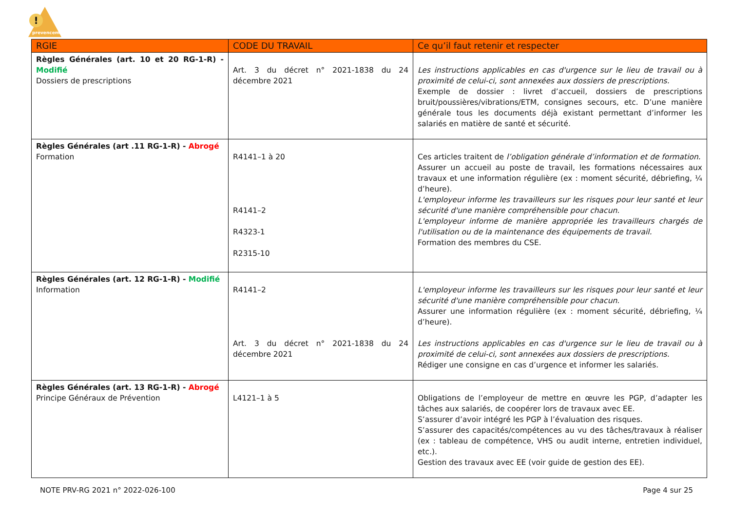!
prevencem
| RGIE | CODE DU TRAVAIL | Ce qu’il faut retenir et respecter |
| --- | --- | --- |
| Règles Générales (art. 10 et 20 RG-1-R) - Modifié Dossiers de prescriptions | Art. 3 du décret n° 2021-1838 du 24 décembre 2021 | Les instructions applicables en cas d'urgence sur le lieu de travail ou à proximité de celui-ci, sont annexées aux dossiers de prescriptions. Exemple de dossier : livret d’accueil, dossiers de prescriptions bruit/poussières/vibrations/ETM, consignes secours, etc. D’une manière générale tous les documents déjà existant permettant d’informer les salariés en matière de santé et sécurité. |
| Règles Générales (art .11 RG-1-R) - Abrogé Formation | R4141–1 à 20 R4141–2 R4323-1 R2315-10 | Ces articles traitent de l’obligation générale d’information et de formation. Assurer un accueil au poste de travail, les formations nécessaires aux travaux et une information régulière (ex : moment sécurité, débriefing, ¼ d’heure). L'employeur informe les travailleurs sur les risques pour leur santé et leur sécurité d'une manière compréhensible pour chacun. L'employeur informe de manière appropriée les travailleurs chargés de l'utilisation ou de la maintenance des équipements de travail. Formation des membres du CSE. |
| Règles Générales (art. 12 RG-1-R) - Modifié Information | R4141–2 Art. 3 du décret n° 2021-1838 du 24 décembre 2021 | L'employeur informe les travailleurs sur les risques pour leur santé et leur sécurité d'une manière compréhensible pour chacun. Assurer une information régulière (ex : moment sécurité, débriefing, ¼ d’heure). Les instructions applicables en cas d'urgence sur le lieu de travail ou à proximité de celui-ci, sont annexées aux dossiers de prescriptions. Rédiger une consigne en cas d’urgence et informer les salariés. |
| Règles Générales (art. 13 RG-1-R) - Abrogé Principe Généraux de Prévention | L4121–1 à 5 | Obligations de l’employeur de mettre en œuvre les PGP, d’adapter les tâches aux salariés, de coopérer lors de travaux avec EE. S’assurer d’avoir intégré les PGP à l’évaluation des risques. S’assurer des capacités/compétences au vu des tâches/travaux à réaliser (ex : tableau de compétence, VHS ou audit interne, entretien individuel, etc.). Gestion des travaux avec EE (voir guide de gestion des EE). |
NOTE PRV-RG 2021 n° 2022-026-100 Page 4 sur 25